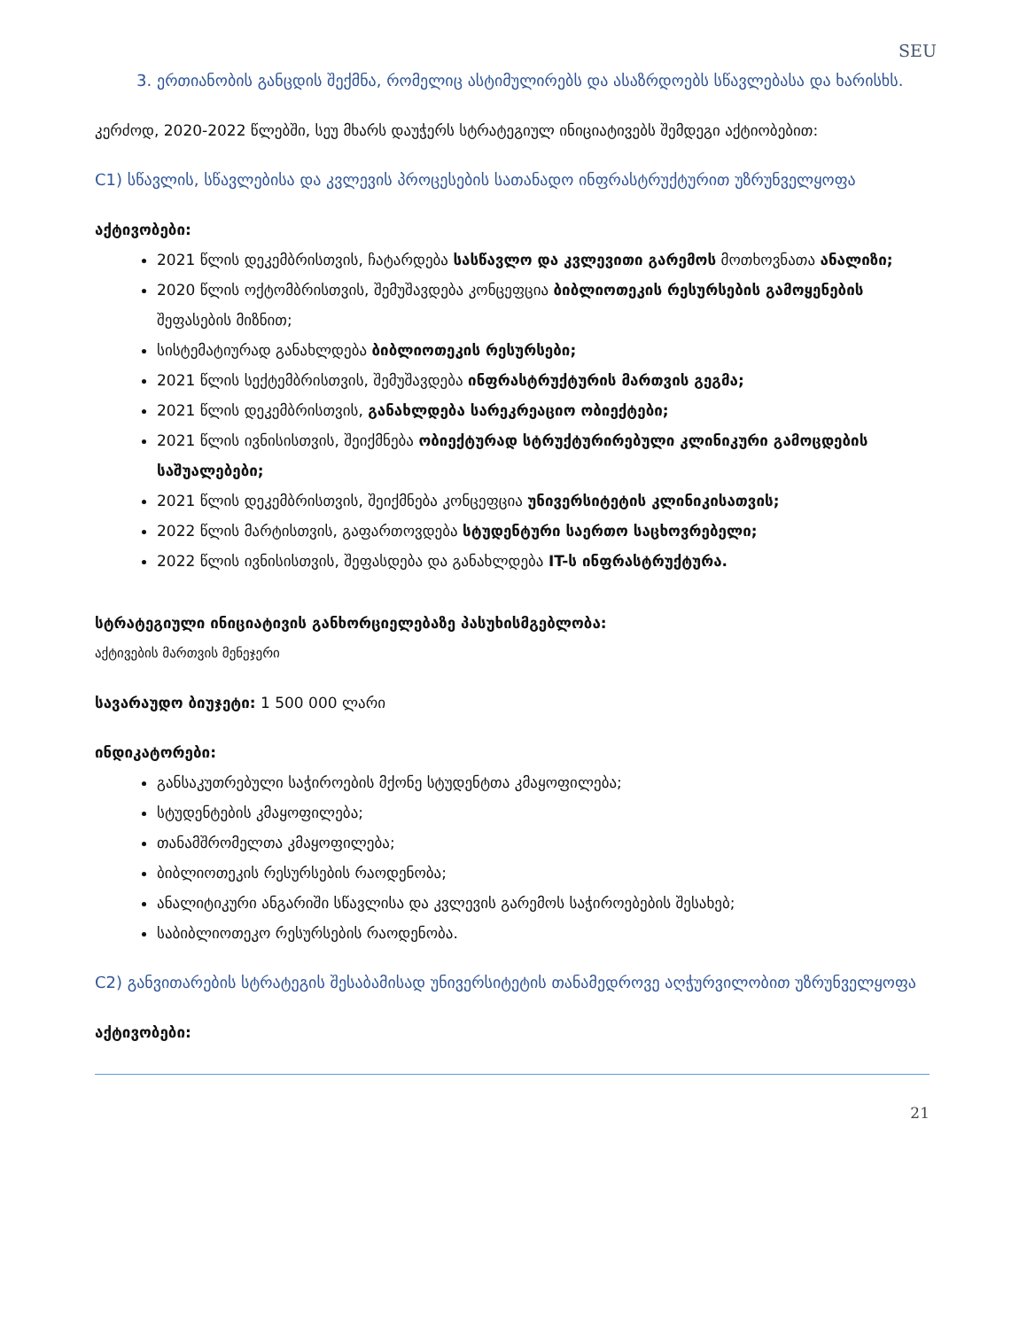SEU
3. ერთიანობის განცდის შექმნა, რომელიც ასტიმულირებს და ასაზრდოებს სწავლებასა და ხარისხს.
კერძოდ, 2020-2022 წლებში, სეუ მხარს დაუჭერს სტრატეგიულ ინიციატივებს შემდეგი აქტიობებით:
C1) სწავლის, სწავლებისა და კვლევის პროცესების სათანადო ინფრასტრუქტურით უზრუნველყოფა
აქტივობები:
2021 წლის დეკემბრისთვის, ჩატარდება სასწავლო და კვლევითი გარემოს მოთხოვნათა ანალიზი;
2020 წლის ოქტომბრისთვის, შემუშავდება კონცეფცია ბიბლიოთეკის რესურსების გამოყენების შეფასების მიზნით;
სისტემატიურად განახლდება ბიბლიოთეკის რესურსები;
2021 წლის სექტემბრისთვის, შემუშავდება ინფრასტრუქტურის მართვის გეგმა;
2021 წლის დეკემბრისთვის, განახლდება სარეკრეაციო ობიექტები;
2021 წლის ივნისისთვის, შეიქმნება ობიექტურად სტრუქტურირებული კლინიკური გამოცდების საშუალებები;
2021 წლის დეკემბრისთვის, შეიქმნება კონცეფცია უნივერსიტეტის კლინიკისათვის;
2022 წლის მარტისთვის, გაფართოვდება სტუდენტური საერთო საცხოვრებელი;
2022 წლის ივნისისთვის, შეფასდება და განახლდება IT-ს ინფრასტრუქტურა.
სტრატეგიული ინიციატივის განხორციელებაზე პასუხისმგებლობა:
აქტივების მართვის მენეჯერი
სავარაუდო ბიუჯეტი: 1 500 000 ლარი
ინდიკატორები:
განსაკუთრებული საჭიროების მქონე სტუდენტთა კმაყოფილება;
სტუდენტების კმაყოფილება;
თანამშრომელთა კმაყოფილება;
ბიბლიოთეკის რესურსების რაოდენობა;
ანალიტიკური ანგარიში სწავლისა და კვლევის გარემოს საჭიროებების შესახებ;
საბიბლიოთეკო რესურსების რაოდენობა.
C2) განვითარების სტრატეგის შესაბამისად უნივერსიტეტის თანამედროვე აღჭურვილობით უზრუნველყოფა
აქტივობები:
21